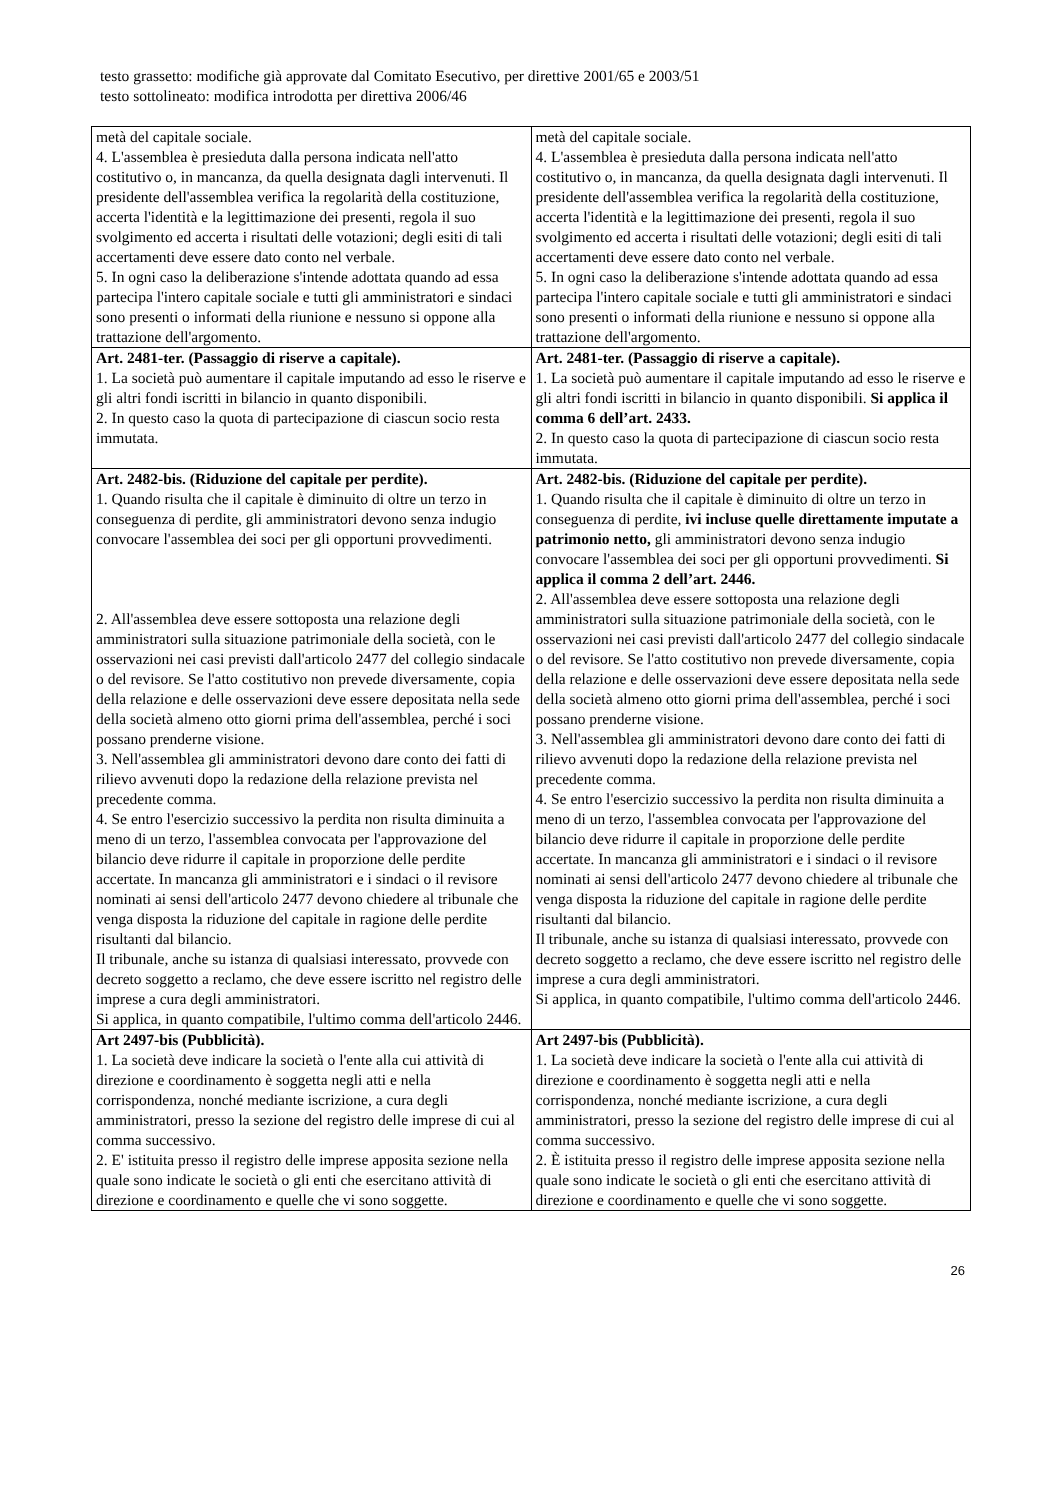testo grassetto: modifiche già approvate dal Comitato Esecutivo, per direttive 2001/65 e 2003/51
testo sottolineato: modifica introdotta per direttiva 2006/46
| metà del capitale sociale. 4. L'assemblea è presieduta dalla persona indicata nell'atto costitutivo o, in mancanza, da quella designata dagli intervenuti. Il presidente dell'assemblea verifica la regolarità della costituzione, accerta l'identità e la legittimazione dei presenti, regola il suo svolgimento ed accerta i risultati delle votazioni; degli esiti di tali accertamenti deve essere dato conto nel verbale. 5. In ogni caso la deliberazione s'intende adottata quando ad essa partecipa l'intero capitale sociale e tutti gli amministratori e sindaci sono presenti o informati della riunione e nessuno si oppone alla trattazione dell'argomento. | metà del capitale sociale. 4. L'assemblea è presieduta dalla persona indicata nell'atto costitutivo o, in mancanza, da quella designata dagli intervenuti. Il presidente dell'assemblea verifica la regolarità della costituzione, accerta l'identità e la legittimazione dei presenti, regola il suo svolgimento ed accerta i risultati delle votazioni; degli esiti di tali accertamenti deve essere dato conto nel verbale. 5. In ogni caso la deliberazione s'intende adottata quando ad essa partecipa l'intero capitale sociale e tutti gli amministratori e sindaci sono presenti o informati della riunione e nessuno si oppone alla trattazione dell'argomento. |
| Art. 2481-ter. (Passaggio di riserve a capitale). 1. La società può aumentare il capitale imputando ad esso le riserve e gli altri fondi iscritti in bilancio in quanto disponibili. 2. In questo caso la quota di partecipazione di ciascun socio resta immutata. | Art. 2481-ter. (Passaggio di riserve a capitale). 1. La società può aumentare il capitale imputando ad esso le riserve e gli altri fondi iscritti in bilancio in quanto disponibili. Si applica il comma 6 dell’art. 2433. 2. In questo caso la quota di partecipazione di ciascun socio resta immutata. |
| Art. 2482-bis. (Riduzione del capitale per perdite). 1. Quando risulta che il capitale è diminuito di oltre un terzo in conseguenza di perdite, gli amministratori devono senza indugio convocare l'assemblea dei soci per gli opportuni provvedimenti. 2. All'assemblea deve essere sottoposta una relazione degli amministratori sulla situazione patrimoniale della società, con le osservazioni nei casi previsti dall'articolo 2477 del collegio sindacale o del revisore. Se l'atto costitutivo non prevede diversamente, copia della relazione e delle osservazioni deve essere depositata nella sede della società almeno otto giorni prima dell'assemblea, perché i soci possano prenderne visione. 3. Nell'assemblea gli amministratori devono dare conto dei fatti di rilievo avvenuti dopo la redazione della relazione prevista nel precedente comma. 4. Se entro l'esercizio successivo la perdita non risulta diminuita a meno di un terzo, l'assemblea convocata per l'approvazione del bilancio deve ridurre il capitale in proporzione delle perdite accertate. In mancanza gli amministratori e i sindaci o il revisore nominati ai sensi dell'articolo 2477 devono chiedere al tribunale che venga disposta la riduzione del capitale in ragione delle perdite risultanti dal bilancio. Il tribunale, anche su istanza di qualsiasi interessato, provvede con decreto soggetto a reclamo, che deve essere iscritto nel registro delle imprese a cura degli amministratori. Si applica, in quanto compatibile, l'ultimo comma dell'articolo 2446. | Art. 2482-bis. (Riduzione del capitale per perdite). 1. Quando risulta che il capitale è diminuito di oltre un terzo in conseguenza di perdite, ivi incluse quelle direttamente imputate a patrimonio netto, gli amministratori devono senza indugio convocare l'assemblea dei soci per gli opportuni provvedimenti. Si applica il comma 2 dell’art. 2446. 2. All'assemblea deve essere sottoposta una relazione degli amministratori sulla situazione patrimoniale della società, con le osservazioni nei casi previsti dall'articolo 2477 del collegio sindacale o del revisore. Se l'atto costitutivo non prevede diversamente, copia della relazione e delle osservazioni deve essere depositata nella sede della società almeno otto giorni prima dell'assemblea, perché i soci possano prenderne visione. 3. Nell'assemblea gli amministratori devono dare conto dei fatti di rilievo avvenuti dopo la redazione della relazione prevista nel precedente comma. 4. Se entro l'esercizio successivo la perdita non risulta diminuita a meno di un terzo, l'assemblea convocata per l'approvazione del bilancio deve ridurre il capitale in proporzione delle perdite accertate. In mancanza gli amministratori e i sindaci o il revisore nominati ai sensi dell'articolo 2477 devono chiedere al tribunale che venga disposta la riduzione del capitale in ragione delle perdite risultanti dal bilancio. Il tribunale, anche su istanza di qualsiasi interessato, provvede con decreto soggetto a reclamo, che deve essere iscritto nel registro delle imprese a cura degli amministratori. Si applica, in quanto compatibile, l'ultimo comma dell'articolo 2446. |
| Art 2497-bis (Pubblicità). 1. La società deve indicare la società o l'ente alla cui attività di direzione e coordinamento è soggetta negli atti e nella corrispondenza, nonché mediante iscrizione, a cura degli amministratori, presso la sezione del registro delle imprese di cui al comma successivo. 2. E' istituita presso il registro delle imprese apposita sezione nella quale sono indicate le società o gli enti che esercitano attività di direzione e coordinamento e quelle che vi sono soggette. | Art 2497-bis (Pubblicità). 1. La società deve indicare la società o l'ente alla cui attività di direzione e coordinamento è soggetta negli atti e nella corrispondenza, nonché mediante iscrizione, a cura degli amministratori, presso la sezione del registro delle imprese di cui al comma successivo. 2. È istituita presso il registro delle imprese apposita sezione nella quale sono indicate le società o gli enti che esercitano attività di direzione e coordinamento e quelle che vi sono soggette. |
26